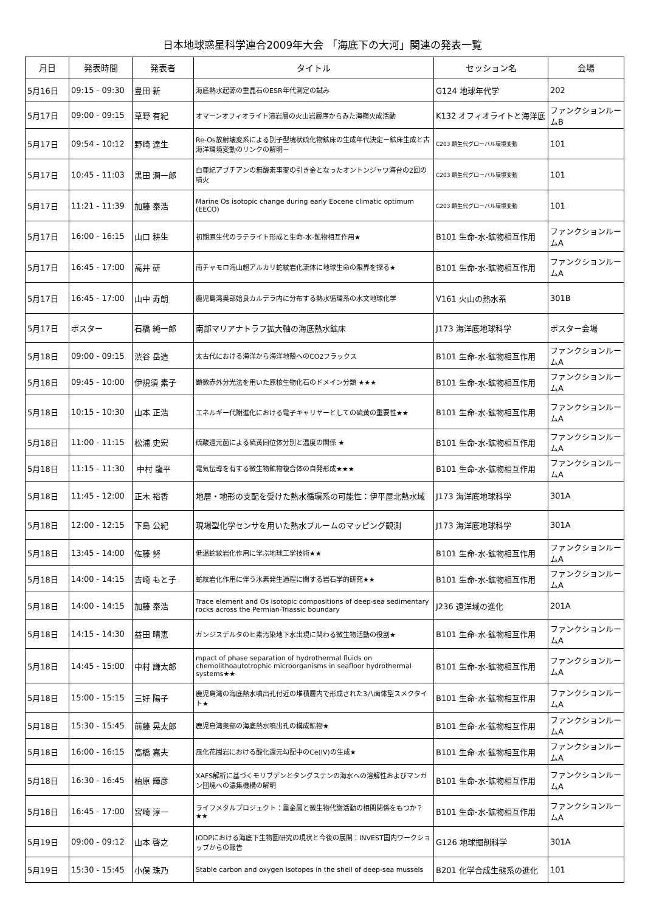日本地球惑星科学連合2009年大会 「海底下の大河」関連の発表一覧
| 月日 | 発表時間 | 発表者 | タイトル | セッション名 | 会場 |
| --- | --- | --- | --- | --- | --- |
| 5月16日 | 09:15 - 09:30 | 豊田 新 | 海底熱水起源の重晶石のESR年代測定の試み | G124 地球年代学 | 202 |
| 5月17日 | 09:00 - 09:15 | 草野 有紀 | オマーンオフィオライト溶岩層の火山岩層序からみた海嶺火成活動 | K132 オフィオライトと海洋底 | ファンクションルームB |
| 5月17日 | 09:54 - 10:12 | 野崎 達生 | Re-Os放射壊変系による別子型塊状硫化物鉱床の生成年代決定－鉱床生成と古海洋環境変動のリンクの解明－ | C203 顕生代グローバル環境変動 | 101 |
| 5月17日 | 10:45 - 11:03 | 黒田 潤一郎 | 白亜紀アプチアンの無酸素事変の引き金となったオントンジャワ海台の2回の噴火 | C203 顕生代グローバル環境変動 | 101 |
| 5月17日 | 11:21 - 11:39 | 加藤 泰浩 | Marine Os isotopic change during early Eocene climatic optimum (EECO) | C203 顕生代グローバル環境変動 | 101 |
| 5月17日 | 16:00 - 16:15 | 山口 耕生 | 初期原生代のラテライト形成と生命-水-鉱物相互作用★ | B101 生命-水-鉱物相互作用 | ファンクションルームA |
| 5月17日 | 16:45 - 17:00 | 高井 研 | 南チャモロ海山超アルカリ蛇紋岩化流体に地球生命の限界を探る★ | B101 生命-水-鉱物相互作用 | ファンクションルームA |
| 5月17日 | 16:45 - 17:00 | 山中 寿朗 | 鹿児島湾奥部姶良カルデラ内に分布する熱水循環系の水文地球化学 | V161 火山の熱水系 | 301B |
| 5月17日 | ポスター | 石橋 純一郎 | 南部マリアナトラフ拡大軸の海底熱水鉱床 | J173 海洋底地球科学 | ポスター会場 |
| 5月18日 | 09:00 - 09:15 | 渋谷 岳造 | 太古代における海洋から海洋地殻へのCO2フラックス | B101 生命-水-鉱物相互作用 | ファンクションルームA |
| 5月18日 | 09:45 - 10:00 | 伊規須 素子 | 顕微赤外分光法を用いた原核生物化石のドメイン分類 ★★★ | B101 生命-水-鉱物相互作用 | ファンクションルームA |
| 5月18日 | 10:15 - 10:30 | 山本 正浩 | エネルギー代謝進化における電子キャリヤーとしての硫黄の重要性★★ | B101 生命-水-鉱物相互作用 | ファンクションルームA |
| 5月18日 | 11:00 - 11:15 | 松浦 史宏 | 硫酸還元菌による硫黄同位体分別と温度の関係 ★ | B101 生命-水-鉱物相互作用 | ファンクションルームA |
| 5月18日 | 11:15 - 11:30 | 中村 龍平 | 電気伝導を有する微生物鉱物複合体の自発形成★★★ | B101 生命-水-鉱物相互作用 | ファンクションルームA |
| 5月18日 | 11:45 - 12:00 | 正木 裕香 | 地層・地形の支配を受けた熱水循環系の可能性：伊平屋北熱水域 | J173 海洋底地球科学 | 301A |
| 5月18日 | 12:00 - 12:15 | 下島 公紀 | 現場型化学センサを用いた熱水プルームのマッピング観測 | J173 海洋底地球科学 | 301A |
| 5月18日 | 13:45 - 14:00 | 佐藤 努 | 低温蛇紋岩化作用に学ぶ地球工学技術★★ | B101 生命-水-鉱物相互作用 | ファンクションルームA |
| 5月18日 | 14:00 - 14:15 | 吉崎 もと子 | 蛇紋岩化作用に伴う水素発生過程に関する岩石学的研究★★ | B101 生命-水-鉱物相互作用 | ファンクションルームA |
| 5月18日 | 14:00 - 14:15 | 加藤 泰浩 | Trace element and Os isotopic compositions of deep-sea sedimentary rocks across the Permian-Triassic boundary | J236 遠洋域の進化 | 201A |
| 5月18日 | 14:15 - 14:30 | 益田 晴恵 | ガンジスデルタのヒ素汚染地下水出現に関わる微生物活動の役割★ | B101 生命-水-鉱物相互作用 | ファンクションルームA |
| 5月18日 | 14:45 - 15:00 | 中村 謙太郎 | mpact of phase separation of hydrothermal fluids on chemolithoautotrophic microorganisms in seafloor hydrothermal systems★★ | B101 生命-水-鉱物相互作用 | ファンクションルームA |
| 5月18日 | 15:00 - 15:15 | 三好 陽子 | 鹿児島湾の海底熱水噴出孔付近の堆積層内で形成された3八面体型スメクタイト★ | B101 生命-水-鉱物相互作用 | ファンクションルームA |
| 5月18日 | 15:30 - 15:45 | 前藤 晃太郎 | 鹿児島湾奥部の海底熱水噴出孔の構成鉱物★ | B101 生命-水-鉱物相互作用 | ファンクションルームA |
| 5月18日 | 16:00 - 16:15 | 高橋 嘉夫 | 風化花崗岩における酸化還元勾配中のCe(IV)の生成★ | B101 生命-水-鉱物相互作用 | ファンクションルームA |
| 5月18日 | 16:30 - 16:45 | 柏原 輝彦 | XAFS解析に基づくモリブデンとタングステンの海水への溶解性およびマンガン団塊への濃集機構の解明 | B101 生命-水-鉱物相互作用 | ファンクションルームA |
| 5月18日 | 16:45 - 17:00 | 宮崎 淳一 | ライフメタルプロジェクト：重金属と微生物代謝活動の相関関係をもつか？★★ | B101 生命-水-鉱物相互作用 | ファンクションルームA |
| 5月19日 | 09:00 - 09:12 | 山本 啓之 | IODPにおける海底下生物圏研究の現状と今後の展開：INVEST国内ワークショップからの報告 | G126 地球掘削科学 | 301A |
| 5月19日 | 15:30 - 15:45 | 小俣 珠乃 | Stable carbon and oxygen isotopes in the shell of deep-sea mussels | B201 化学合成生態系の進化 | 101 |